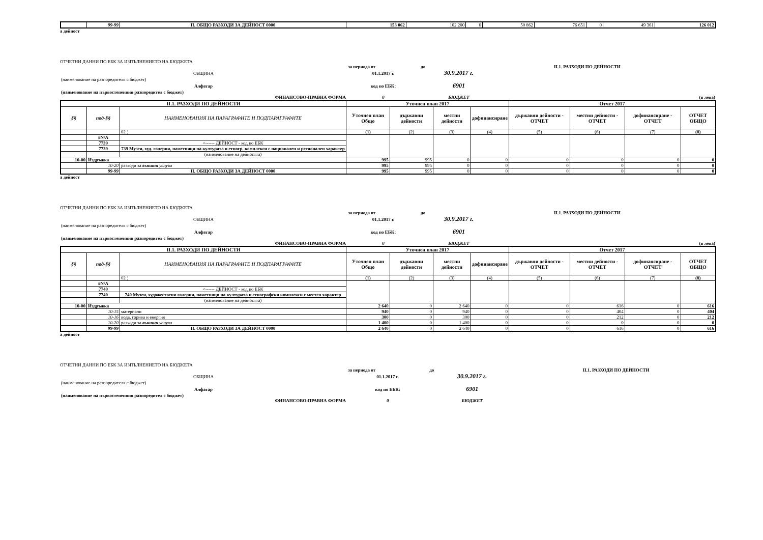| | 99-99 | II. ОБЩО РАЗХОДИ ЗА ДЕЙНОСТ 0000 | 153 062 | 102 200 | 0 | 50 862 | 76 651 | 0 | 49 361 | 126 012 |
а дейност
ОТЧЕТНИ ДАННИ ПО ЕБК ЗА ИЗПЪЛНЕНИЕТО НА БЮДЖЕТА
| | за периода от | до | | II.1. РАЗХОДИ ПО ДЕЙНОСТИ | |
| ОБЩИНА | 01.1.2017 г. | 30.9.2017 г. | | | |
| (наименование на разпоредителя с бюджет) | | | | | |
| Алфатар | код по ЕБК: | 6901 | | | |
| (наименование на първостепенния разпоредител с бюджет) | | | | | |
| ФИНАНСОВО-ПРАВНА ФОРМА | 0 | БЮДЖЕТ | | | (в лева) |
| II.1. РАЗХОДИ ПО ДЕЙНОСТИ | | | Уточнен план 2017 | | | | Отчет 2017 | | | |
| --- | --- | --- | --- | --- | --- | --- | --- | --- | --- | --- |
| §§ | под-§§ | НАИМЕНОВАНИЯ НА ПАРАГРАФИТЕ И ПОДПАРАГРАФИТЕ | Уточнен план Общо | държавни дейности | местни дейности | дофинансиране | държавни дейности - ОТЧЕТ | местни дейности - ОТЧЕТ | дофинансиране - ОТЧЕТ | ОТЧЕТ ОБЩО |
| | | 02 ¦ | (1) | (2) | (3) | (4) | (5) | (6) | (7) | (8) |
| | #N/A | | | | | | | | | |
| | 7739 | <------ ДЕЙНОСТ - код по ЕБК | | | | | | | | |
| | 7739 | 739 Музеи, худ. галерии, паметници на културата и етногр. комплекси с национален и регионален характер | | | | | | | | |
| | | (наименование на дейността) | | | | | | | | |
| 10-00 | Издръжка | | 995 | 995 | 0 | 0 | 0 | 0 | 0 | 0 |
| | 10-20 | разходи за външни услуги | 995 | 995 | 0 | 0 | 0 | 0 | 0 | 0 |
| | 99-99 | II. ОБЩО РАЗХОДИ ЗА ДЕЙНОСТ 0000 | 995 | 995 | 0 | 0 | 0 | 0 | 0 | 0 |
а дейност
ОТЧЕТНИ ДАННИ ПО ЕБК ЗА ИЗПЪЛНЕНИЕТО НА БЮДЖЕТА
| | за периода от | до | | II.1. РАЗХОДИ ПО ДЕЙНОСТИ | |
| ОБЩИНА | 01.1.2017 г. | 30.9.2017 г. | | | |
| (наименование на разпоредителя с бюджет) | | | | | |
| Алфатар | код по ЕБК: | 6901 | | | |
| (наименование на първостепенния разпоредител с бюджет) | | | | | |
| ФИНАНСОВО-ПРАВНА ФОРМА | 0 | БЮДЖЕТ | | | (в лева) |
| II.1. РАЗХОДИ ПО ДЕЙНОСТИ | | | Уточнен план 2017 | | | | Отчет 2017 | | | |
| --- | --- | --- | --- | --- | --- | --- | --- | --- | --- | --- |
| §§ | под-§§ | НАИМЕНОВАНИЯ НА ПАРАГРАФИТЕ И ПОДПАРАГРАФИТЕ | Уточнен план Общо | държавни дейности | местни дейности | дофинансиране | държавни дейности - ОТЧЕТ | местни дейности - ОТЧЕТ | дофинансиране - ОТЧЕТ | ОТЧЕТ ОБЩО |
| | | 02 ¦ | (1) | (2) | (3) | (4) | (5) | (6) | (7) | (8) |
| | #N/A | | | | | | | | | |
| | 7740 | <------ ДЕЙНОСТ - код по ЕБК | | | | | | | | |
| | 7740 | 740 Музеи, художествени галерии, паметници на културата и етнографски комплекси с местен характер | | | | | | | | |
| | | (наименование на дейността) | | | | | | | | |
| 10-00 | Издръжка | | 2 640 | 0 | 2 640 | 0 | 0 | 616 | 0 | 616 |
| | 10-15 | материали | 940 | 0 | 940 | 0 | 0 | 404 | 0 | 404 |
| | 10-16 | вода, горива и енергия | 300 | 0 | 300 | 0 | 0 | 212 | 0 | 212 |
| | 10-20 | разходи за външни услуги | 1 400 | 0 | 1 400 | 0 | 0 | 0 | 0 | 0 |
| | 99-99 | II. ОБЩО РАЗХОДИ ЗА ДЕЙНОСТ 0000 | 2 640 | 0 | 2 640 | 0 | 0 | 616 | 0 | 616 |
а дейност
ОТЧЕТНИ ДАННИ ПО ЕБК ЗА ИЗПЪЛНЕНИЕТО НА БЮДЖЕТА
| | за периода от | до | | II.1. РАЗХОДИ ПО ДЕЙНОСТИ | |
| ОБЩИНА | 01.1.2017 г. | 30.9.2017 г. | | | |
| (наименование на разпоредителя с бюджет) | | | | | |
| Алфатар | код по ЕБК: | 6901 | | | |
| (наименование на първостепенния разпоредител с бюджет) | | | | | |
| ФИНАНСОВО-ПРАВНА ФОРМА | 0 | БЮДЖЕТ | | | |